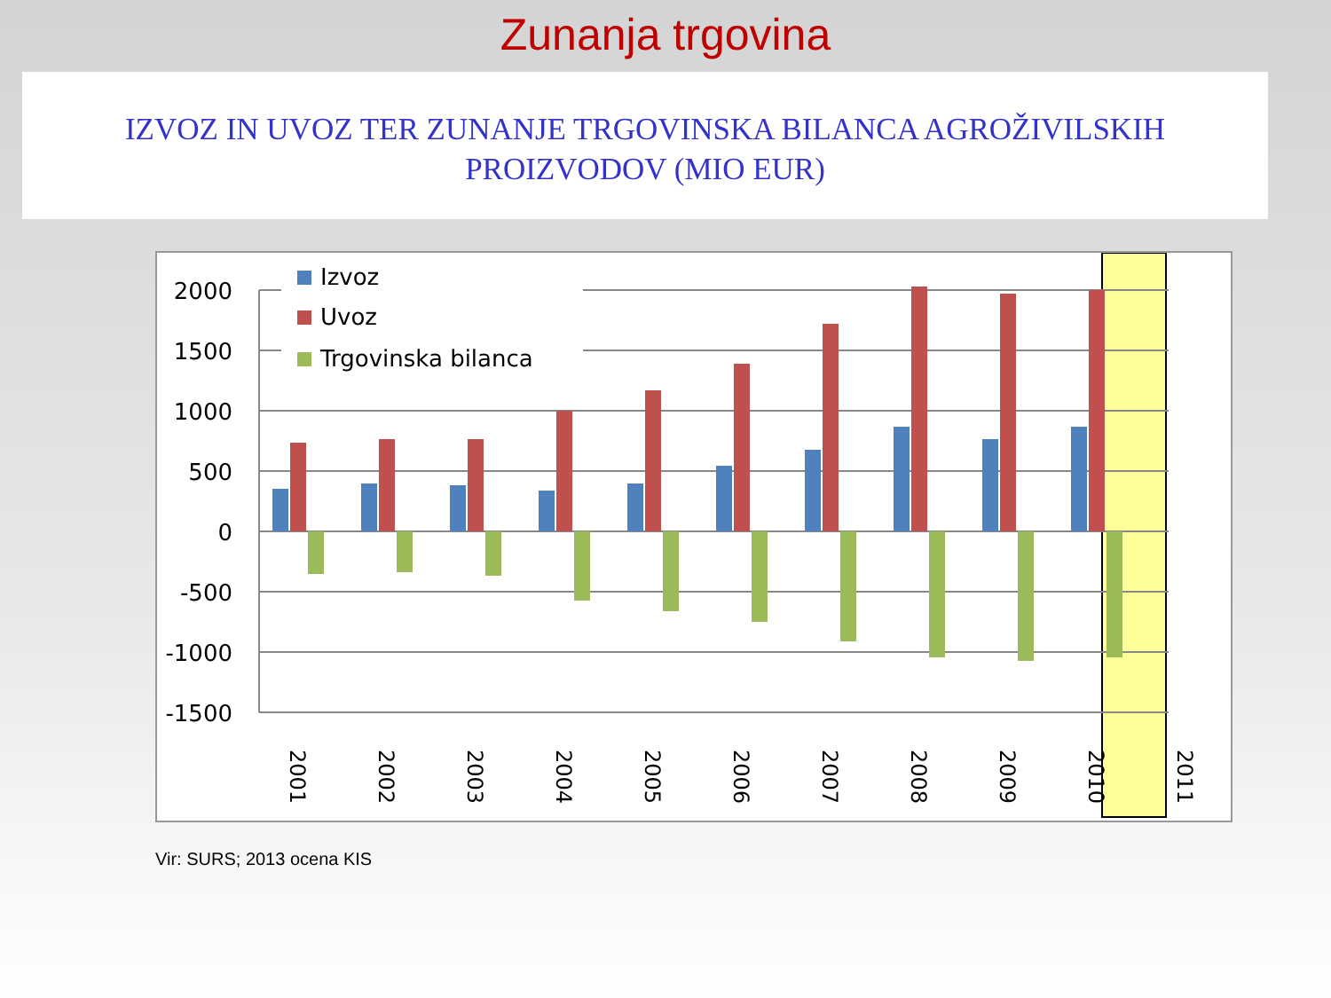Zunanja trgovina
IZVOZ IN UVOZ TER ZUNANJE TRGOVINSKA BILANCA AGROŽIVILSKIH PROIZVODOV (MIO EUR)
2000
1500
1000
500
0
-500
-1000
-1500
Izvoz
Uvoz
Trgovinska bilanca
2001
2002
2003
2004
2005
2006
2007
2008
2009
2010
2011
Vir: SURS; 2013 ocena KIS